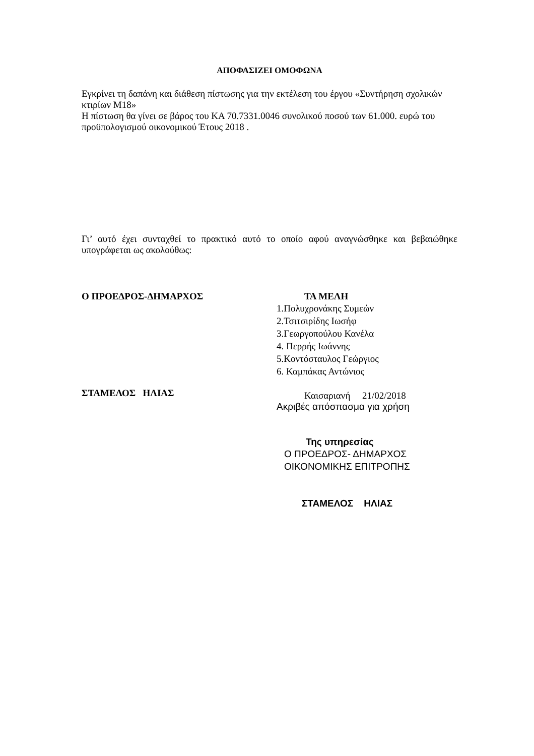ΑΠΟΦΑΣΙΖΕΙ ΟΜΟΦΩΝΑ
Εγκρίνει τη δαπάνη και διάθεση πίστωσης για την εκτέλεση του έργου «Συντήρηση σχολικών κτιρίων Μ18»
Η πίστωση θα γίνει σε βάρος του ΚΑ 70.7331.0046 συνολικού ποσού των 61.000. ευρώ του προϋπολογισμού οικονομικού Έτους 2018 .
Γι’ αυτό έχει συνταχθεί το πρακτικό αυτό το οποίο αφού αναγνώσθηκε και βεβαιώθηκε υπογράφεται ως ακολούθως:
Ο ΠΡΟΕΔΡΟΣ-ΔΗΜΑΡΧΟΣ
ΣΤΑΜΕΛΟΣ ΗΛΙΑΣ
ΤΑ ΜΕΛΗ
1.Πολυχρονάκης Συμεών
2.Τσιτσιρίδης Ιωσήφ
3.Γεωργοπούλου Κανέλα
4. Περρής Ιωάννης
5.Κοντόσταυλος Γεώργιος
6. Καμπάκας Αντώνιος
Καισαριανή 21/02/2018
Ακριβές απόσπασμα για χρήση
Της υπηρεσίας
Ο ΠΡΟΕΔΡΟΣ- ΔΗΜΑΡΧΟΣ
ΟΙΚΟΝΟΜΙΚΗΣ ΕΠΙΤΡΟΠΗΣ
ΣΤΑΜΕΛΟΣ ΗΛΙΑΣ